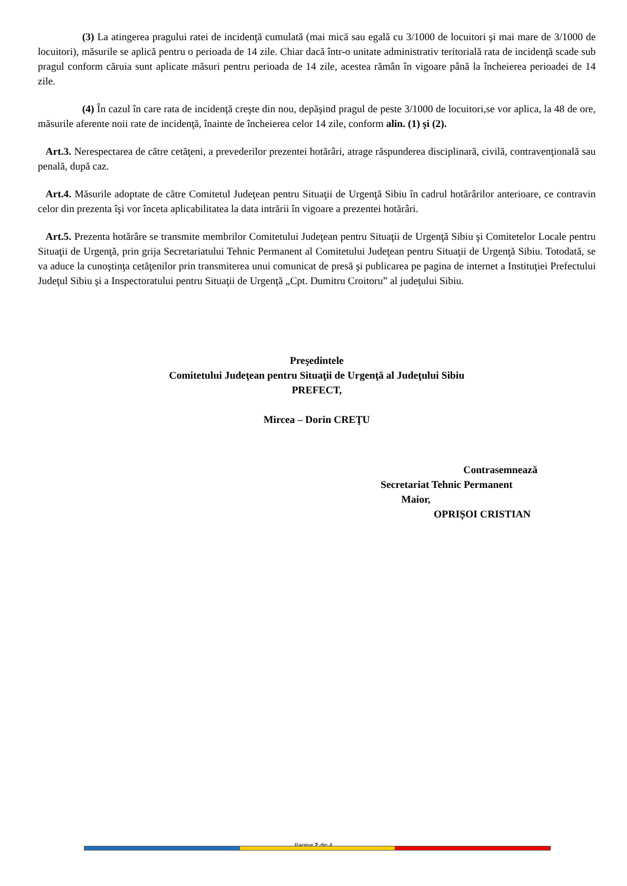(3) La atingerea pragului ratei de incidenţă cumulată (mai mică sau egală cu 3/1000 de locuitori şi mai mare de 3/1000 de locuitori), măsurile se aplică pentru o perioada de 14 zile. Chiar dacă într-o unitate administrativ teritorială rata de incidenţă scade sub pragul conform căruia sunt aplicate măsuri pentru perioada de 14 zile, acestea rămân în vigoare până la încheierea perioadei de 14 zile.
(4) În cazul în care rata de incidenţă creşte din nou, depăşind pragul de peste 3/1000 de locuitori,se vor aplica, la 48 de ore, măsurile aferente noii rate de incidenţă, înainte de încheierea celor 14 zile, conform alin. (1) şi (2).
Art.3. Nerespectarea de către cetăţeni, a prevederilor prezentei hotărâri, atrage răspunderea disciplinară, civilă, contravenţională sau penală, după caz.
Art.4. Măsurile adoptate de către Comitetul Judeţean pentru Situaţii de Urgenţă Sibiu în cadrul hotărârilor anterioare, ce contravin celor din prezenta îşi vor înceta aplicabilitatea la data intrării în vigoare a prezentei hotărâri.
Art.5. Prezenta hotărâre se transmite membrilor Comitetului Judeţean pentru Situaţii de Urgenţă Sibiu şi Comitetelor Locale pentru Situaţii de Urgenţă, prin grija Secretariatului Tehnic Permanent al Comitetului Judeţean pentru Situaţii de Urgenţă Sibiu. Totodată, se va aduce la cunoştinţa cetăţenilor prin transmiterea unui comunicat de presă şi publicarea pe pagina de internet a Instituţiei Prefectului Judeţul Sibiu şi a Inspectoratului pentru Situaţii de Urgenţă „Cpt. Dumitru Croitoru” al judeţului Sibiu.
Preşedintele
Comitetului Judeţean pentru Situaţii de Urgenţă al Judeţului Sibiu
PREFECT,
Mircea – Dorin CREŢU
Contrasemnează
Secretariat Tehnic Permanent
Maior,
OPRIȘOI CRISTIAN
Pagina 2 din 4